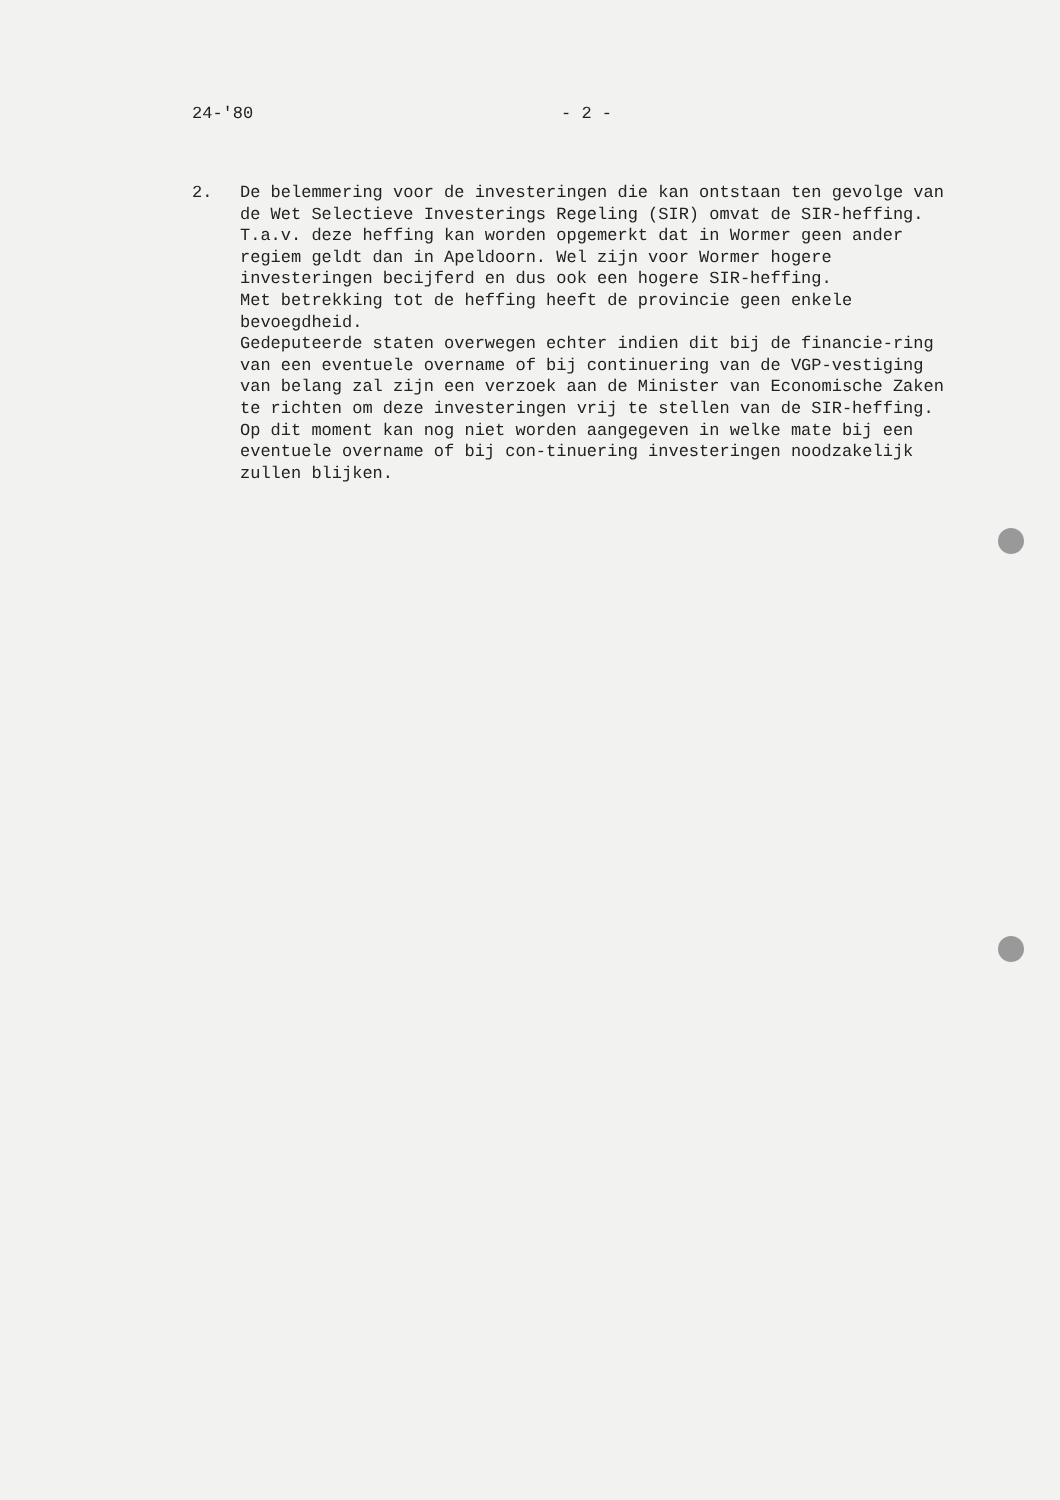24-'80 - 2 -
2. De belemmering voor de investeringen die kan ontstaan ten gevolge van de Wet Selectieve Investerings Regeling (SIR) omvat de SIR-heffing.
T.a.v. deze heffing kan worden opgemerkt dat in Wormer geen ander regiem geldt dan in Apeldoorn. Wel zijn voor Wormer hogere investeringen becijferd en dus ook een hogere SIR-heffing.
Met betrekking tot de heffing heeft de provincie geen enkele bevoegdheid.
Gedeputeerde staten overwegen echter indien dit bij de financie-ring van een eventuele overname of bij continuering van de VGP-vestiging van belang zal zijn een verzoek aan de Minister van Economische Zaken te richten om deze investeringen vrij te stellen van de SIR-heffing. Op dit moment kan nog niet worden aangegeven in welke mate bij een eventuele overname of bij con-tinuering investeringen noodzakelijk zullen blijken.